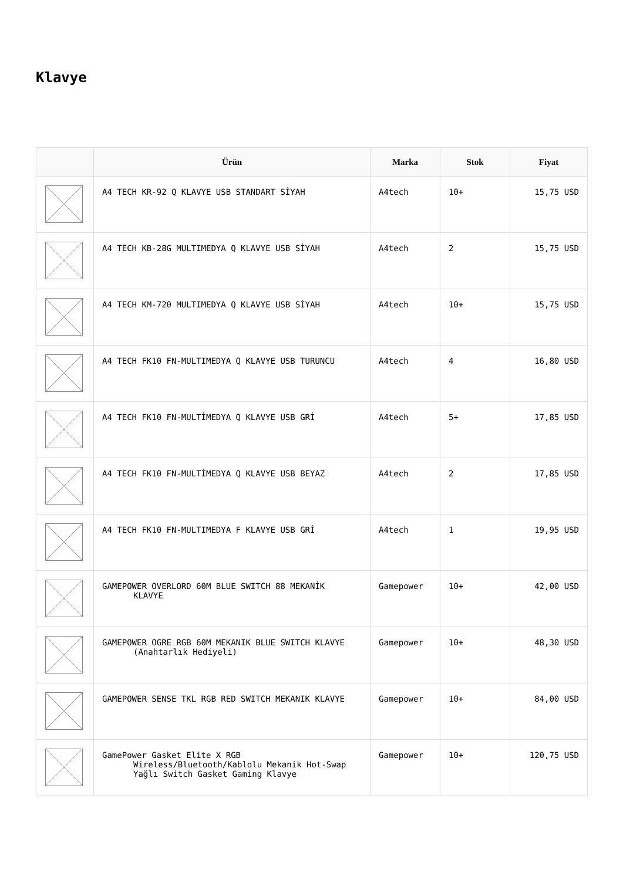Klavye
| | Ürün | Marka | Stok | Fiyat |
| --- | --- | --- | --- | --- |
| | A4 TECH KR-92 Q KLAVYE USB STANDART SİYAH | A4tech | 10+ | 15,75 USD |
| | A4 TECH KB-28G MULTIMEDYA Q KLAVYE USB SİYAH | A4tech | 2 | 15,75 USD |
| | A4 TECH KM-720 MULTIMEDYA Q KLAVYE USB SİYAH | A4tech | 10+ | 15,75 USD |
| | A4 TECH FK10 FN-MULTIMEDYA Q KLAVYE USB TURUNCU | A4tech | 4 | 16,80 USD |
| | A4 TECH FK10 FN-MULTİMEDYA Q KLAVYE USB GRİ | A4tech | 5+ | 17,85 USD |
| | A4 TECH FK10 FN-MULTİMEDYA Q KLAVYE USB BEYAZ | A4tech | 2 | 17,85 USD |
| | A4 TECH FK10 FN-MULTIMEDYA F KLAVYE USB GRİ | A4tech | 1 | 19,95 USD |
| | GAMEPOWER OVERLORD 60M BLUE SWITCH 88 MEKANİK KLAVYE | Gamepower | 10+ | 42,00 USD |
| | GAMEPOWER OGRE RGB 60M MEKANIK BLUE SWITCH KLAVYE (Anahtarlık Hediyeli) | Gamepower | 10+ | 48,30 USD |
| | GAMEPOWER SENSE TKL RGB RED SWITCH MEKANIK KLAVYE | Gamepower | 10+ | 84,00 USD |
| | GamePower Gasket Elite X RGB Wireless/Bluetooth/Kablolu Mekanik Hot-Swap Yağlı Switch Gasket Gaming Klavye | Gamepower | 10+ | 120,75 USD |